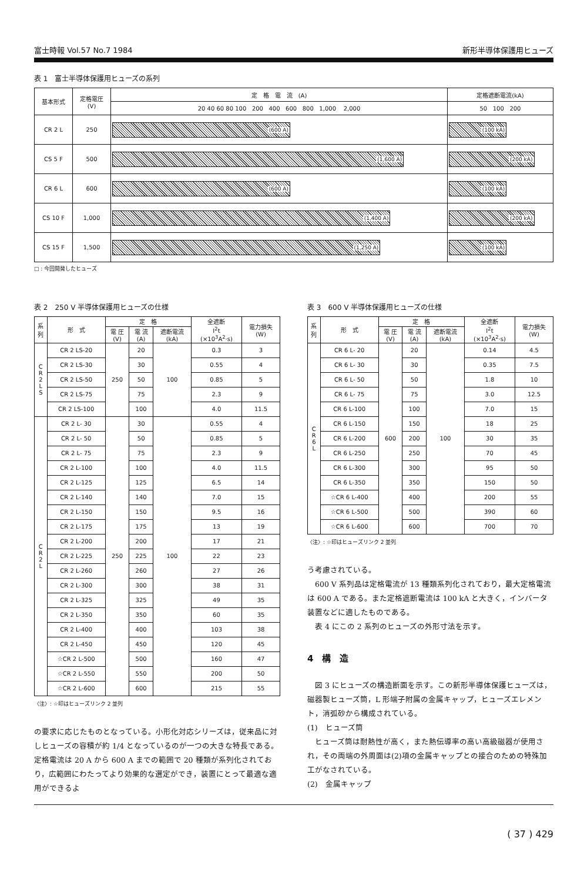富士時報 Vol.57 No.7 1984 新形半導体保護用ヒューズ
表 1　富士半導体保護用ヒューズの系列
| 基本形式 | 定格電圧 (V) | 定 格 電 流 (A) | 定格遮断電流(kA) |
| --- | --- | --- | --- |
| | | 20 40 60 80 100 200 400 600 800 1,000 2,000 | 50 100 200 |
| CR 2 L | 250 | (600 A) | (100 kA) |
| CS 5 F | 500 | (1,600 A) | (200 kA) |
| CR 6 L | 600 | (600 A) | (100 kA) |
| CS 10 F | 1,000 | (1,400 A) | (200 kA) |
| CS 15 F | 1,500 | (1,250 A) | (100 kA) |
□ : 今回開発したヒューズ
表 2　250 V 半導体保護用ヒューズの仕様
| 系 列 | 形 式 | 定 格 | | | 全遮断 I<sup>2</sup>t (×10<sup>3</sup>A<sup>2</sup>·s) | 電力損失 (W) |
| --- | --- | --- | --- | --- | --- | --- |
| | | 電 圧 (V) | 電 流 (A) | 遮断電流 (kA) | | |
| C R 2 L S | CR 2 LS-20 | 250 | 20 | 100 | 0.3 | 3 |
| | CR 2 LS-30 | | 30 | | 0.55 | 4 |
| | CR 2 LS-50 | | 50 | | 0.85 | 5 |
| | CR 2 LS-75 | | 75 | | 2.3 | 9 |
| | CR 2 LS-100 | | 100 | | 4.0 | 11.5 |
| C R 2 L | CR 2 L- 30 | 250 | 30 | 100 | 0.55 | 4 |
| | CR 2 L- 50 | | 50 | | 0.85 | 5 |
| | CR 2 L- 75 | | 75 | | 2.3 | 9 |
| | CR 2 L-100 | | 100 | | 4.0 | 11.5 |
| | CR 2 L-125 | | 125 | | 6.5 | 14 |
| | CR 2 L-140 | | 140 | | 7.0 | 15 |
| | CR 2 L-150 | | 150 | | 9.5 | 16 |
| | CR 2 L-175 | | 175 | | 13 | 19 |
| | CR 2 L-200 | | 200 | | 17 | 21 |
| | CR 2 L-225 | | 225 | | 22 | 23 |
| | CR 2 L-260 | | 260 | | 27 | 26 |
| | CR 2 L-300 | | 300 | | 38 | 31 |
| | CR 2 L-325 | | 325 | | 49 | 35 |
| | CR 2 L-350 | | 350 | | 60 | 35 |
| | CR 2 L-400 | | 400 | | 103 | 38 |
| | CR 2 L-450 | | 450 | | 120 | 45 |
| | ☆CR 2 L-500 | | 500 | | 160 | 47 |
| | ☆CR 2 L-550 | | 550 | | 200 | 50 |
| | ☆CR 2 L-600 | | 600 | | 215 | 55 |
〈注〉: ☆印はヒューズリンク 2 並列
の要求に応じたものとなっている。小形化対応シリーズは，従来品に対しヒューズの容積が約 1/4 となっているのが一つの大きな特長である。定格電流は 20 A から 600 A までの範囲で 20 種類が系列化されており，広範囲にわたってより効果的な選定ができ，装置にとって最適な適用ができるよ
表 3　600 V 半導体保護用ヒューズの仕様
| 系 列 | 形 式 | 定 格 | | | 全遮断 I<sup>2</sup>t (×10<sup>3</sup>A<sup>2</sup>·s) | 電力損失 (W) |
| --- | --- | --- | --- | --- | --- | --- |
| | | 電 圧 (V) | 電 流 (A) | 遮断電流 (kA) | | |
| C R 6 L | CR 6 L- 20 | 600 | 20 | 100 | 0.14 | 4.5 |
| | CR 6 L- 30 | | 30 | | 0.35 | 7.5 |
| | CR 6 L- 50 | | 50 | | 1.8 | 10 |
| | CR 6 L- 75 | | 75 | | 3.0 | 12.5 |
| | CR 6 L-100 | | 100 | | 7.0 | 15 |
| | CR 6 L-150 | | 150 | | 18 | 25 |
| | CR 6 L-200 | | 200 | | 30 | 35 |
| | CR 6 L-250 | | 250 | | 70 | 45 |
| | CR 6 L-300 | | 300 | | 95 | 50 |
| | CR 6 L-350 | | 350 | | 150 | 50 |
| | ☆CR 6 L-400 | | 400 | | 200 | 55 |
| | ☆CR 6 L-500 | | 500 | | 390 | 60 |
| | ☆CR 6 L-600 | | 600 | | 700 | 70 |
〈注〉: ☆印はヒューズリンク 2 並列
う考慮されている。
　600 V 系列品は定格電流が 13 種類系列化されており，最大定格電流は 600 A である。また定格遮断電流は 100 kA と大きく，インバータ装置などに適したものである。
　表 4 にこの 2 系列のヒューズの外形寸法を示す。
4　構　造
　図 3 にヒューズの構造断面を示す。この新形半導体保護ヒューズは，磁器製ヒューズ筒，L 形端子附属の金属キャップ，ヒューズエレメント，消弧砂から構成されている。
(1)　ヒューズ筒
　ヒューズ筒は耐熱性が高く，また熱伝導率の高い高級磁器が使用され，その両端の外周面は(2)項の金属キャップとの接合のための特殊加工がなされている。
(2)　金属キャップ
( 37 ) 429